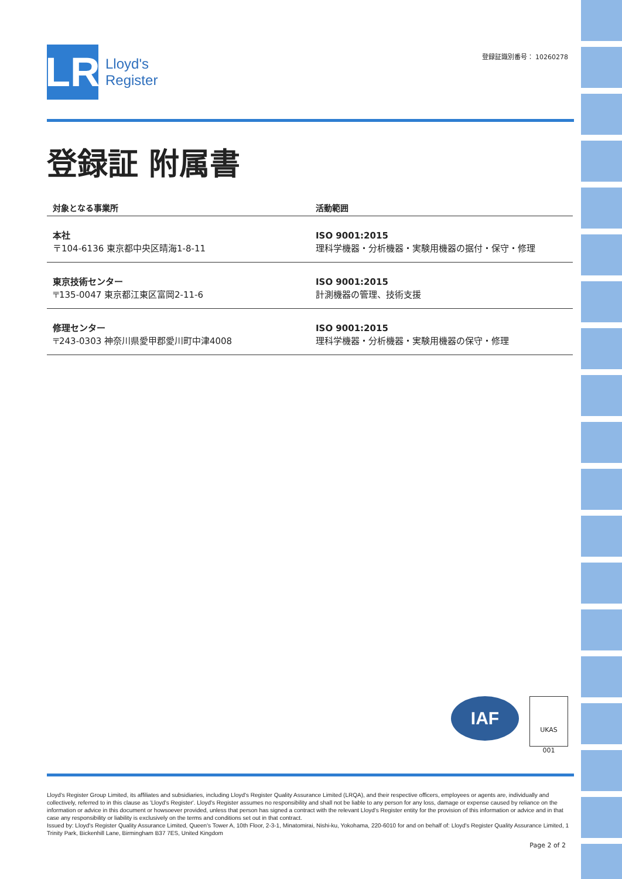LR
Lloyd's
Register
登録証識別番号： 10260278
登録証 附属書
| 対象となる事業所 | 活動範囲 |
| --- | --- |
| 本社 〒104-6136 東京都中央区晴海1-8-11 | ISO 9001:2015 理科学機器・分析機器・実験用機器の据付・保守・修理 |
| 東京技術センター 〒135-0047 東京都江東区富岡2-11-6 | ISO 9001:2015 計測機器の管理、技術支援 |
| 修理センター 〒243-0303 神奈川県愛甲郡愛川町中津4008 | ISO 9001:2015 理科学機器・分析機器・実験用機器の保守・修理 |
IAF
UKAS
001
Lloyd's Register Group Limited, its affiliates and subsidiaries, including Lloyd's Register Quality Assurance Limited (LRQA), and their respective officers, employees or agents are, individually and collectively, referred to in this clause as 'Lloyd's Register'. Lloyd's Register assumes no responsibility and shall not be liable to any person for any loss, damage or expense caused by reliance on the information or advice in this document or howsoever provided, unless that person has signed a contract with the relevant Lloyd's Register entity for the provision of this information or advice and in that case any responsibility or liability is exclusively on the terms and conditions set out in that contract.
Issued by: Lloyd's Register Quality Assurance Limited, Queen's Tower A, 10th Floor, 2-3-1, Minatomirai, Nishi-ku, Yokohama, 220-6010 for and on behalf of: Lloyd's Register Quality Assurance Limited, 1 Trinity Park, Bickenhill Lane, Birmingham B37 7ES, United Kingdom
Page 2 of 2